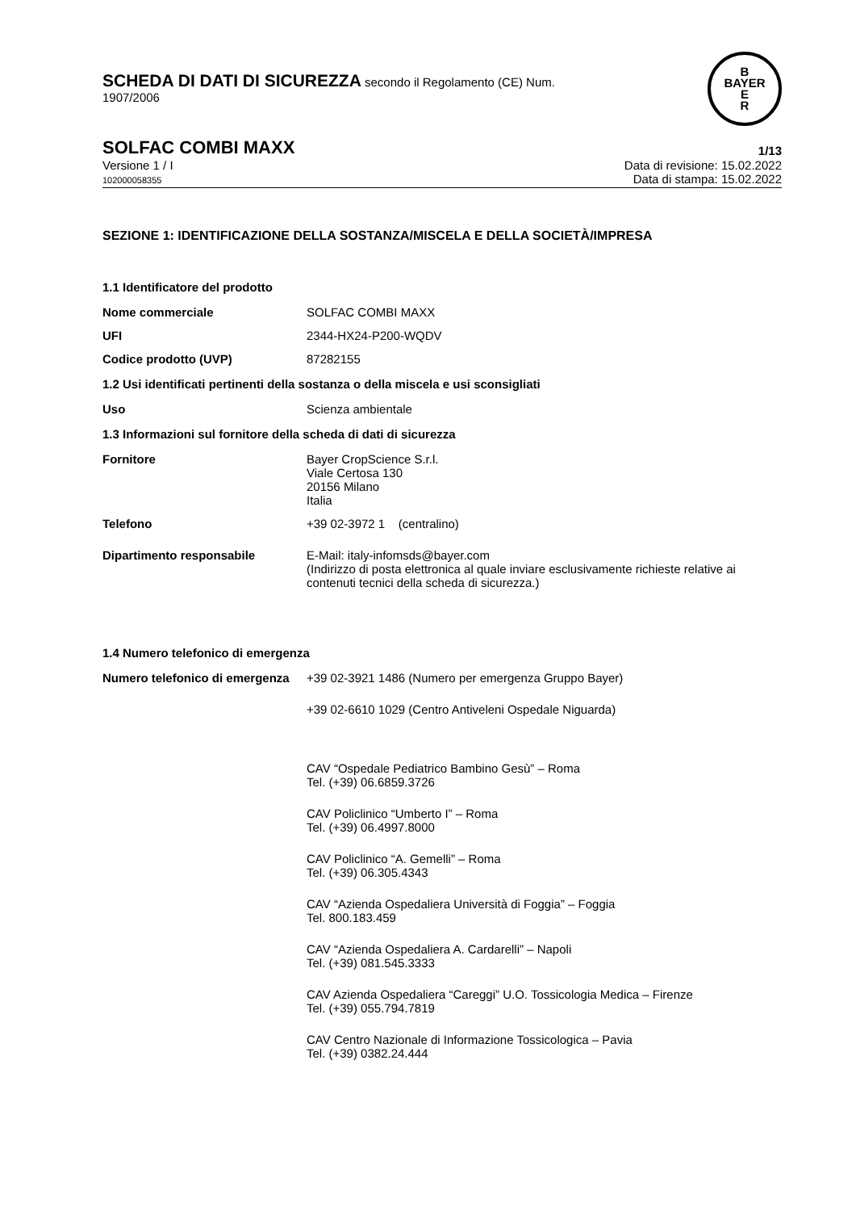SCHEDA DI DATI DI SICUREZZA secondo il Regolamento (CE) Num.
1907/2006
B
BAYER
E
R
SOLFAC COMBI MAXX
1/13
Versione 1 / I
102000058355
Data di revisione: 15.02.2022
Data di stampa: 15.02.2022
SEZIONE 1: IDENTIFICAZIONE DELLA SOSTANZA/MISCELA E DELLA SOCIETÀ/IMPRESA
1.1 Identificatore del prodotto
Nome commerciale SOLFAC COMBI MAXX
UFI 2344-HX24-P200-WQDV
Codice prodotto (UVP) 87282155
1.2 Usi identificati pertinenti della sostanza o della miscela e usi sconsigliati
Uso Scienza ambientale
1.3 Informazioni sul fornitore della scheda di dati di sicurezza
Fornitore Bayer CropScience S.r.l.
Viale Certosa 130
20156 Milano
Italia
Telefono +39 02-3972 1 (centralino)
Dipartimento responsabile E-Mail: italy-infomsds@bayer.com
(Indirizzo di posta elettronica al quale inviare esclusivamente richieste relative ai contenuti tecnici della scheda di sicurezza.)
1.4 Numero telefonico di emergenza
Numero telefonico di emergenza
+39 02-3921 1486 (Numero per emergenza Gruppo Bayer)
+39 02-6610 1029 (Centro Antiveleni Ospedale Niguarda)
CAV “Ospedale Pediatrico Bambino Gesù” – Roma
Tel. (+39) 06.6859.3726
CAV Policlinico “Umberto I” – Roma
Tel. (+39) 06.4997.8000
CAV Policlinico “A. Gemelli” – Roma
Tel. (+39) 06.305.4343
CAV “Azienda Ospedaliera Università di Foggia” – Foggia
Tel. 800.183.459
CAV “Azienda Ospedaliera A. Cardarelli” – Napoli
Tel. (+39) 081.545.3333
CAV Azienda Ospedaliera “Careggi” U.O. Tossicologia Medica – Firenze
Tel. (+39) 055.794.7819
CAV Centro Nazionale di Informazione Tossicologica – Pavia
Tel. (+39) 0382.24.444